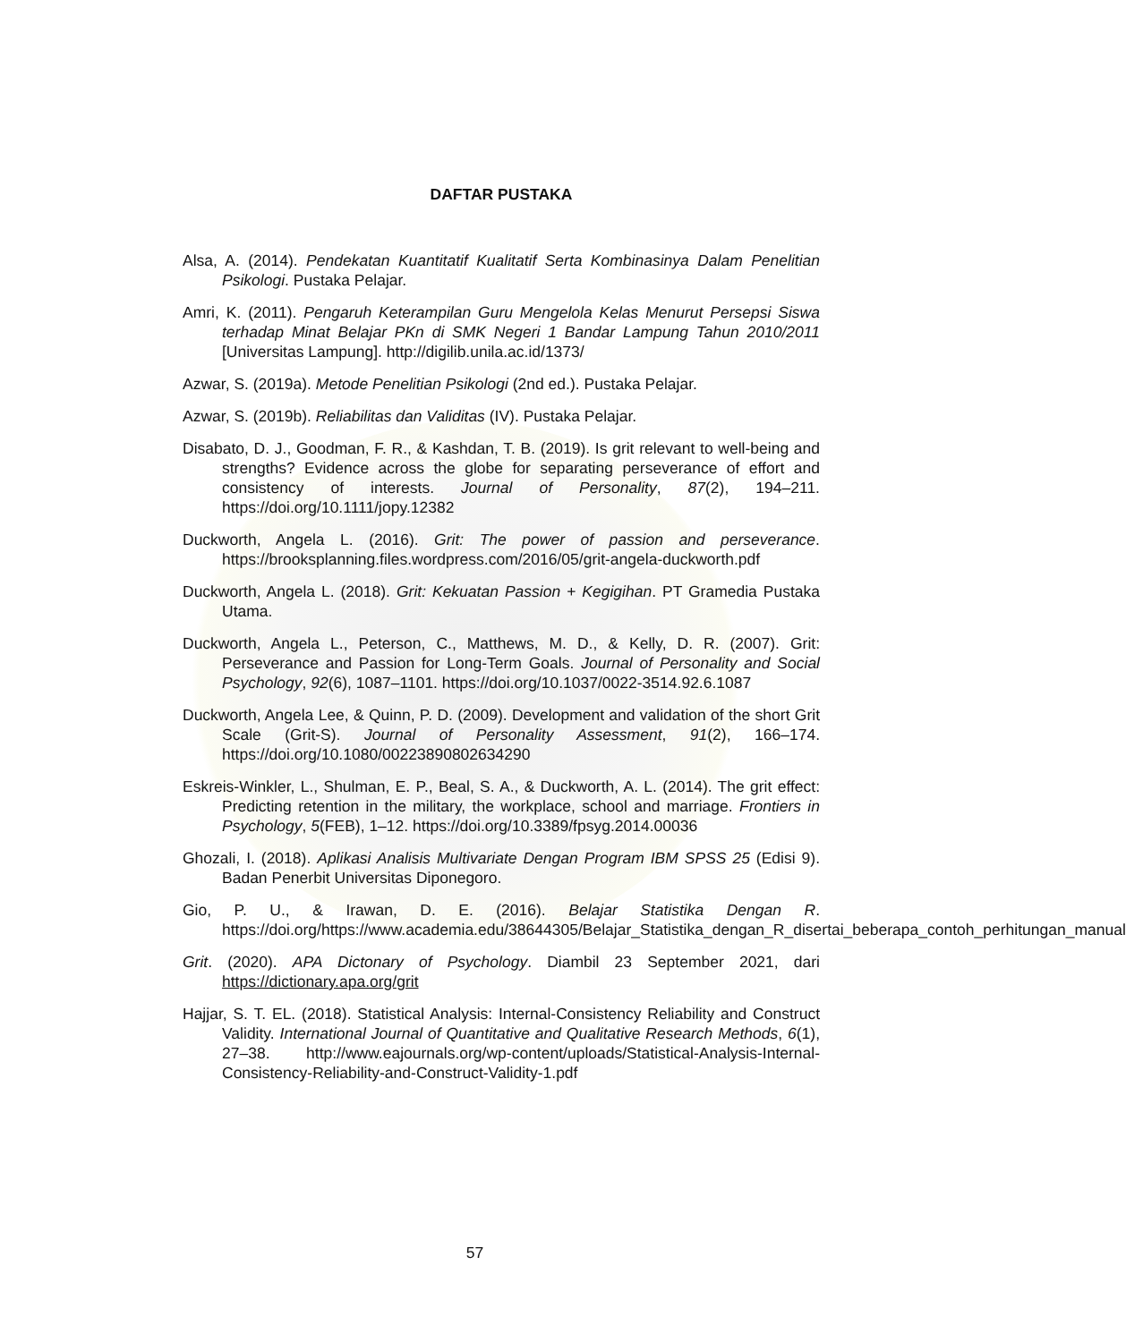DAFTAR PUSTAKA
Alsa, A. (2014). Pendekatan Kuantitatif Kualitatif Serta Kombinasinya Dalam Penelitian Psikologi. Pustaka Pelajar.
Amri, K. (2011). Pengaruh Keterampilan Guru Mengelola Kelas Menurut Persepsi Siswa terhadap Minat Belajar PKn di SMK Negeri 1 Bandar Lampung Tahun 2010/2011 [Universitas Lampung]. http://digilib.unila.ac.id/1373/
Azwar, S. (2019a). Metode Penelitian Psikologi (2nd ed.). Pustaka Pelajar.
Azwar, S. (2019b). Reliabilitas dan Validitas (IV). Pustaka Pelajar.
Disabato, D. J., Goodman, F. R., & Kashdan, T. B. (2019). Is grit relevant to well-being and strengths? Evidence across the globe for separating perseverance of effort and consistency of interests. Journal of Personality, 87(2), 194–211. https://doi.org/10.1111/jopy.12382
Duckworth, Angela L. (2016). Grit: The power of passion and perseverance. https://brooksplanning.files.wordpress.com/2016/05/grit-angela-duckworth.pdf
Duckworth, Angela L. (2018). Grit: Kekuatan Passion + Kegigihan. PT Gramedia Pustaka Utama.
Duckworth, Angela L., Peterson, C., Matthews, M. D., & Kelly, D. R. (2007). Grit: Perseverance and Passion for Long-Term Goals. Journal of Personality and Social Psychology, 92(6), 1087–1101. https://doi.org/10.1037/0022-3514.92.6.1087
Duckworth, Angela Lee, & Quinn, P. D. (2009). Development and validation of the short Grit Scale (Grit-S). Journal of Personality Assessment, 91(2), 166–174. https://doi.org/10.1080/00223890802634290
Eskreis-Winkler, L., Shulman, E. P., Beal, S. A., & Duckworth, A. L. (2014). The grit effect: Predicting retention in the military, the workplace, school and marriage. Frontiers in Psychology, 5(FEB), 1–12. https://doi.org/10.3389/fpsyg.2014.00036
Ghozali, I. (2018). Aplikasi Analisis Multivariate Dengan Program IBM SPSS 25 (Edisi 9). Badan Penerbit Universitas Diponegoro.
Gio, P. U., & Irawan, D. E. (2016). Belajar Statistika Dengan R. https://doi.org/https://www.academia.edu/38644305/Belajar_Statistika_dengan_R_disertai_beberapa_contoh_perhitungan_manual
Grit. (2020). APA Dictonary of Psychology. Diambil 23 September 2021, dari https://dictionary.apa.org/grit
Hajjar, S. T. EL. (2018). Statistical Analysis: Internal-Consistency Reliability and Construct Validity. International Journal of Quantitative and Qualitative Research Methods, 6(1), 27–38. http://www.eajournals.org/wp-content/uploads/Statistical-Analysis-Internal-Consistency-Reliability-and-Construct-Validity-1.pdf
57